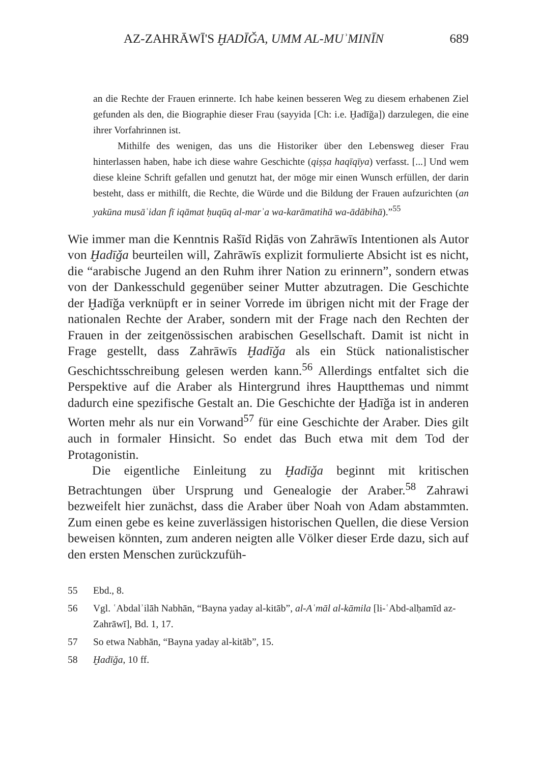AZ-ZAHRĀWĪ'S ḪADĪǦA, UMM AL-MUʾMINĪN 689
an die Rechte der Frauen erinnerte. Ich habe keinen besseren Weg zu diesem erhabenen Ziel gefunden als den, die Biographie dieser Frau (sayyida [Ch: i.e. Ḫadīǧa]) darzulegen, die eine ihrer Vorfahrinnen ist.
Mithilfe des wenigen, das uns die Historiker über den Lebensweg dieser Frau hinterlassen haben, habe ich diese wahre Geschichte (qiṣṣa haqīqīya) verfasst. [...] Und wem diese kleine Schrift gefallen und genutzt hat, der möge mir einen Wunsch erfüllen, der darin besteht, dass er mithilft, die Rechte, die Würde und die Bildung der Frauen aufzurichten (an yakūna musāʿidan fī iqāmat ḥuqūq al-marʾa wa-karāmatihā wa-ādābihā).”<sup>55</sup>
Wie immer man die Kenntnis Rašīd Riḍās von Zahrāwīs Intentionen als Autor von Ḫadīǧa beurteilen will, Zahrāwīs explizit formulierte Absicht ist es nicht, die “arabische Jugend an den Ruhm ihrer Nation zu erinnern”, sondern etwas von der Dankesschuld gegenüber seiner Mutter abzutragen. Die Geschichte der Ḫadīǧa verknüpft er in seiner Vorrede im übrigen nicht mit der Frage der nationalen Rechte der Araber, sondern mit der Frage nach den Rechten der Frauen in der zeitgenössischen arabischen Gesellschaft. Damit ist nicht in Frage gestellt, dass Zahrāwīs Ḫadīǧa als ein Stück nationalistischer Geschichtsschreibung gelesen werden kann.<sup>56</sup> Allerdings entfaltet sich die Perspektive auf die Araber als Hintergrund ihres Hauptthemas und nimmt dadurch eine spezifische Gestalt an. Die Geschichte der Ḫadīǧa ist in anderen Worten mehr als nur ein Vorwand<sup>57</sup> für eine Geschichte der Araber. Dies gilt auch in formaler Hinsicht. So endet das Buch etwa mit dem Tod der Protagonistin.
Die eigentliche Einleitung zu Ḫadīǧa beginnt mit kritischen Betrachtungen über Ursprung und Genealogie der Araber.<sup>58</sup> Zahrawi bezweifelt hier zunächst, dass die Araber über Noah von Adam abstammten. Zum einen gebe es keine zuverlässigen historischen Quellen, die diese Version beweisen könnten, zum anderen neigten alle Völker dieser Erde dazu, sich auf den ersten Menschen zurückzufüh-
55 Ebd., 8.
56 Vgl. ʿAbdalʾilāh Nabhān, “Bayna yaday al-kitāb”, al-Aʿmāl al-kāmila [li-ʿAbd-alḥamīd az-Zahrāwī], Bd. 1, 17.
57 So etwa Nabhān, “Bayna yaday al-kitāb”, 15.
58 Ḫadīǧa, 10 ff.